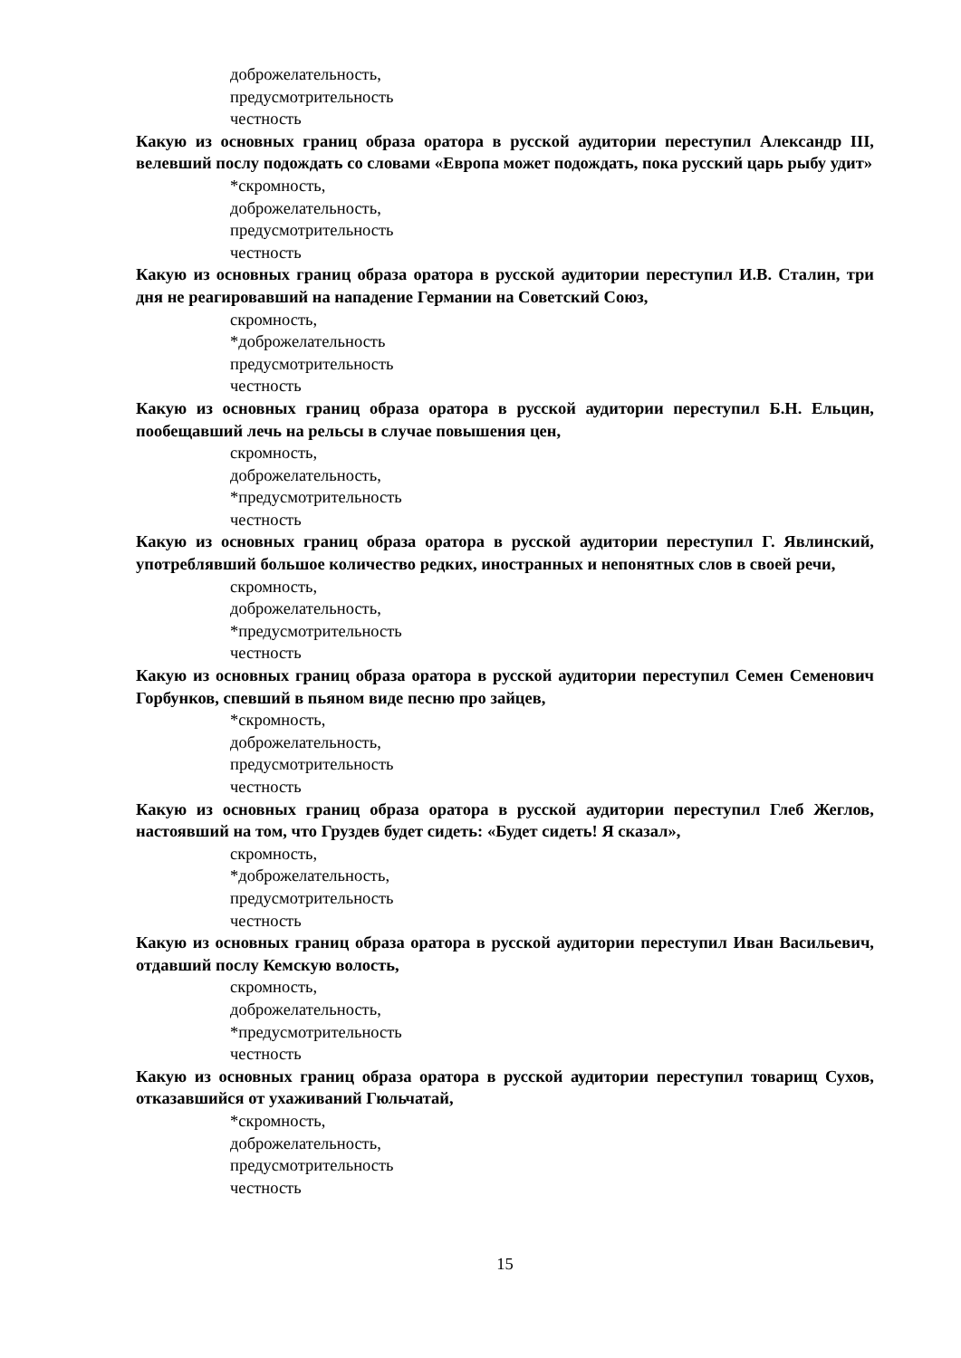доброжелательность,
предусмотрительность
честность
Какую из основных границ образа оратора в русской аудитории переступил Александр III, велевший послу подождать со словами «Европа может подождать, пока русский царь рыбу удит»
*скромность,
доброжелательность,
предусмотрительность
честность
Какую из основных границ образа оратора в русской аудитории переступил И.В. Сталин, три дня не реагировавший на нападение Германии на Советский Союз,
скромность,
*доброжелательность
предусмотрительность
честность
Какую из основных границ образа оратора в русской аудитории переступил Б.Н. Ельцин, пообещавший лечь на рельсы в случае повышения цен,
скромность,
доброжелательность,
*предусмотрительность
честность
Какую из основных границ образа оратора в русской аудитории переступил Г. Явлинский, употреблявший большое количество редких, иностранных и непонятных слов в своей речи,
скромность,
доброжелательность,
*предусмотрительность
честность
Какую из основных границ образа оратора в русской аудитории переступил Семен Семенович Горбунков, спевший в пьяном виде песню про зайцев,
*скромность,
доброжелательность,
предусмотрительность
честность
Какую из основных границ образа оратора в русской аудитории переступил Глеб Жеглов, настоявший на том, что Груздев будет сидеть: «Будет сидеть! Я сказал»,
скромность,
*доброжелательность,
предусмотрительность
честность
Какую из основных границ образа оратора в русской аудитории переступил Иван Васильевич, отдавший послу Кемскую волость,
скромность,
доброжелательность,
*предусмотрительность
честность
Какую из основных границ образа оратора в русской аудитории переступил товарищ Сухов, отказавшийся от ухаживаний Гюльчатай,
*скромность,
доброжелательность,
предусмотрительность
честность
15